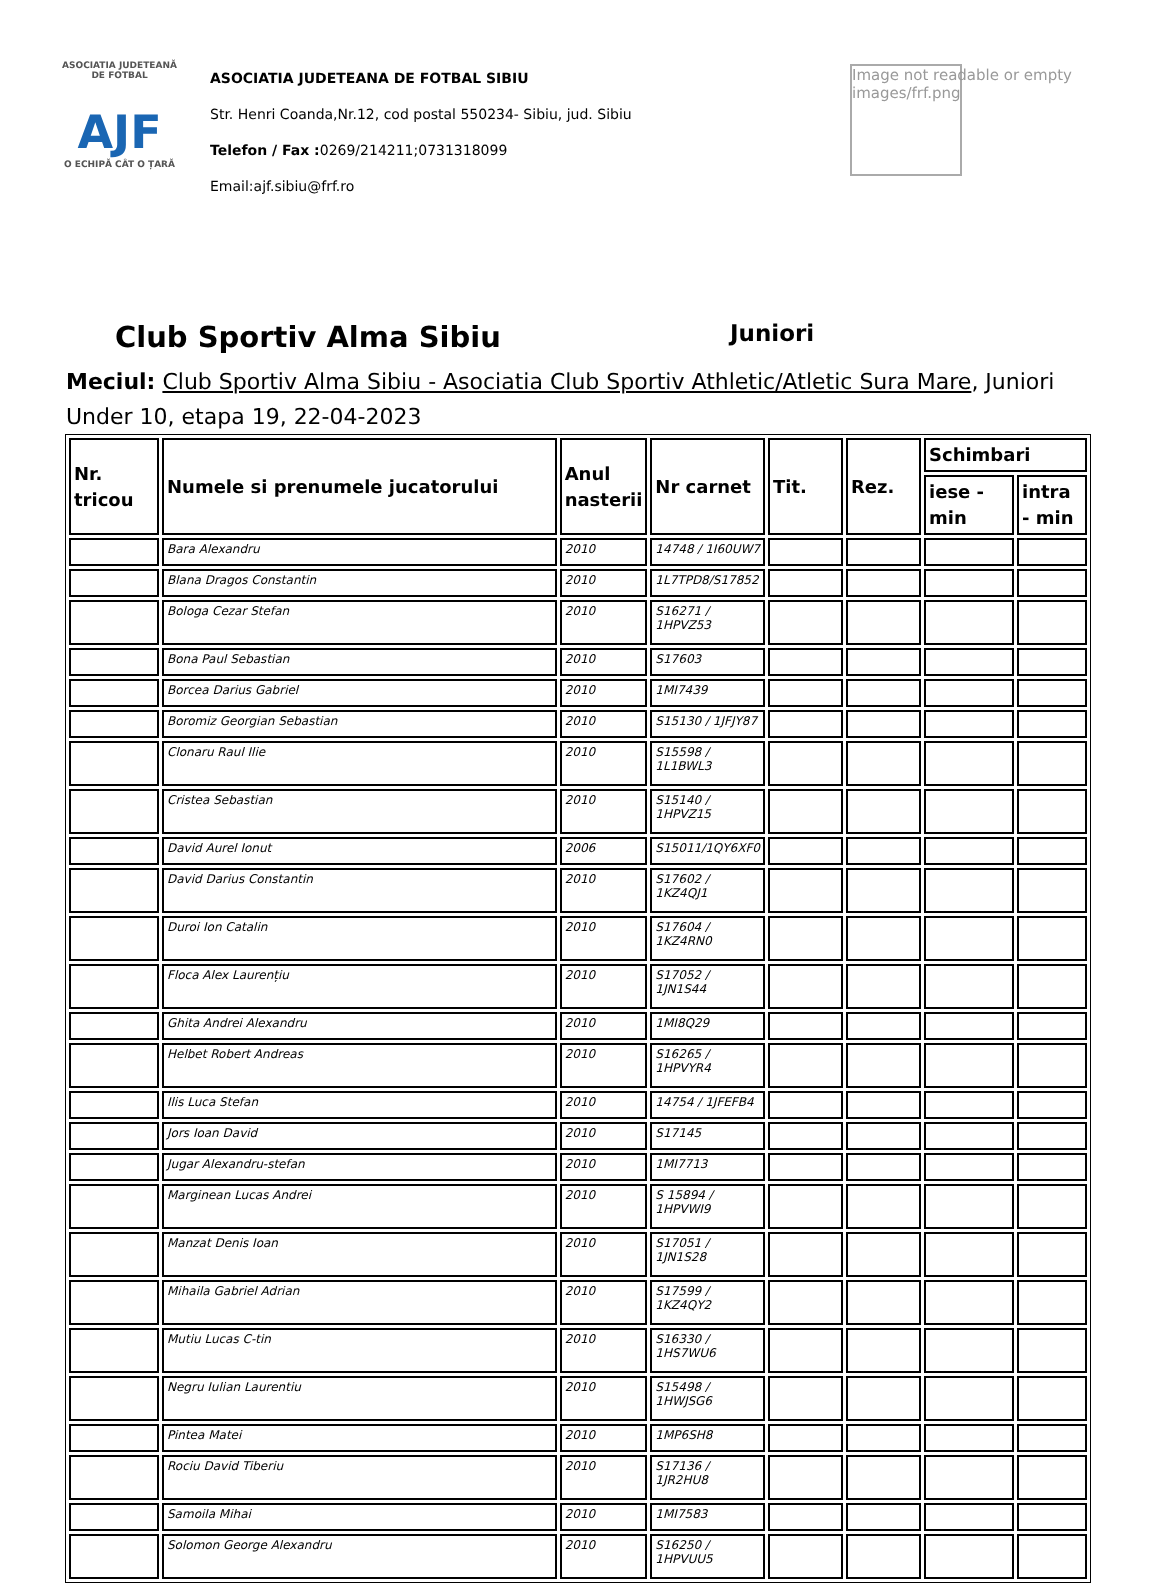ASOCIATIA JUDETEANĂ DE FOTBAL
AJF
O ECHIPĂ CÂT O ȚARĂ
ASOCIATIA JUDETEANA DE FOTBAL SIBIU
Str. Henri Coanda,Nr.12, cod postal 550234- Sibiu, jud. Sibiu
Telefon / Fax : 0269/214211;0731318099
Email:ajf.sibiu@frf.ro
Image not readable or empty
images/frf.png
Club Sportiv Alma Sibiu
Juniori
Meciul: Club Sportiv Alma Sibiu - Asociatia Club Sportiv Athletic/Atletic Sura Mare, Juniori Under 10, etapa 19, 22-04-2023
| Nr. tricou | Numele si prenumele jucatorului | Anul nasterii | Nr carnet | Tit. | Rez. | Schimbari | |
| --- | --- | --- | --- | --- | --- | --- | --- |
| | | | | | | iese - min | intra - min |
| | Bara Alexandru | 2010 | 14748 / 1I60UW7 | | | | |
| | Blana Dragos Constantin | 2010 | 1L7TPD8/S17852 | | | | |
| | Bologa Cezar Stefan | 2010 | S16271 / 1HPVZ53 | | | | |
| | Bona Paul Sebastian | 2010 | S17603 | | | | |
| | Borcea Darius Gabriel | 2010 | 1MI7439 | | | | |
| | Boromiz Georgian Sebastian | 2010 | S15130 / 1JFJY87 | | | | |
| | Clonaru Raul Ilie | 2010 | S15598 / 1L1BWL3 | | | | |
| | Cristea Sebastian | 2010 | S15140 / 1HPVZ15 | | | | |
| | David Aurel Ionut | 2006 | S15011/1QY6XF0 | | | | |
| | David Darius Constantin | 2010 | S17602 / 1KZ4QJ1 | | | | |
| | Duroi Ion Catalin | 2010 | S17604 / 1KZ4RN0 | | | | |
| | Floca Alex Laurențiu | 2010 | S17052 / 1JN1S44 | | | | |
| | Ghita Andrei Alexandru | 2010 | 1MI8Q29 | | | | |
| | Helbet Robert Andreas | 2010 | S16265 / 1HPVYR4 | | | | |
| | Ilis Luca Stefan | 2010 | 14754 / 1JFEFB4 | | | | |
| | Jors Ioan David | 2010 | S17145 | | | | |
| | Jugar Alexandru-stefan | 2010 | 1MI7713 | | | | |
| | Marginean Lucas Andrei | 2010 | S 15894 / 1HPVWI9 | | | | |
| | Manzat Denis Ioan | 2010 | S17051 / 1JN1S28 | | | | |
| | Mihaila Gabriel Adrian | 2010 | S17599 / 1KZ4QY2 | | | | |
| | Mutiu Lucas C-tin | 2010 | S16330 / 1HS7WU6 | | | | |
| | Negru Iulian Laurentiu | 2010 | S15498 / 1HWJSG6 | | | | |
| | Pintea Matei | 2010 | 1MP6SH8 | | | | |
| | Rociu David Tiberiu | 2010 | S17136 / 1JR2HU8 | | | | |
| | Samoila Mihai | 2010 | 1MI7583 | | | | |
| | Solomon George Alexandru | 2010 | S16250 / 1HPVUU5 | | | | |